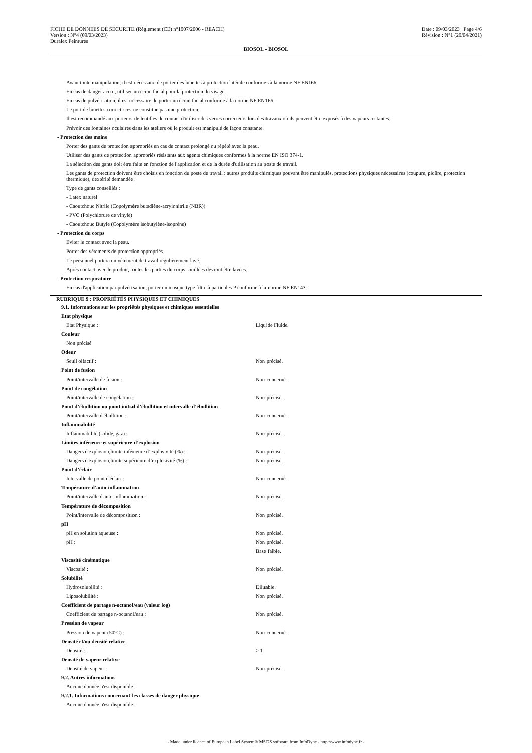FICHE DE DONNEES DE SECURITE (Règlement (CE) n°1907/2006 - REACH)
Version : N°4 (09/03/2023)
Duralex Peintures
Date : 09/03/2023 Page 4/6
Révision : N°1 (29/04/2021)
BIOSOL - BIOSOL
Avant toute manipulation, il est nécessaire de porter des lunettes à protection latérale conformes à la norme NF EN166.
En cas de danger accru, utiliser un écran facial pour la protection du visage.
En cas de pulvérisation, il est nécessaire de porter un écran facial conforme à la norme NF EN166.
Le port de lunettes correctrices ne constitue pas une protection.
Il est recommandé aux porteurs de lentilles de contact d'utiliser des verres correcteurs lors des travaux où ils peuvent être exposés à des vapeurs irritantes.
Prévoir des fontaines oculaires dans les ateliers où le produit est manipulé de façon constante.
- Protection des mains
Porter des gants de protection appropriés en cas de contact prolongé ou répété avec la peau.
Utiliser des gants de protection appropriés résistants aux agents chimiques conformes à la norme EN ISO 374-1.
La sélection des gants doit être faite en fonction de l'application et de la durée d'utilisation au poste de travail.
Les gants de protection doivent être choisis en fonction du poste de travail : autres produits chimiques pouvant être manipulés, protections physiques nécessaires (coupure, piqûre, protection thermique), dextérité demandée.
Type de gants conseillés :
- Latex naturel
- Caoutchouc Nitrile (Copolymère butadiène-acrylonitrile (NBR))
- PVC (Polychlorure de vinyle)
- Caoutchouc Butyle (Copolymère isobutylène-isoprène)
- Protection du corps
Eviter le contact avec la peau.
Porter des vêtements de protection appropriés.
Le personnel portera un vêtement de travail régulièrement lavé.
Après contact avec le produit, toutes les parties du corps souillées devront être lavées.
- Protection respiratoire
En cas d'application par pulvérisation, porter un masque type filtre à particules P conforme à la norme NF EN143.
RUBRIQUE 9 : PROPRIÉTÉS PHYSIQUES ET CHIMIQUES
9.1. Informations sur les propriétés physiques et chimiques essentielles
Etat physique
Etat Physique : Liquide Fluide.
Couleur
Non précisé
Odeur
Seuil olfactif : Non précisé.
Point de fusion
Point/intervalle de fusion : Non concerné.
Point de congélation
Point/intervalle de congélation : Non précisé.
Point d’ébullition ou point initial d’ébullition et intervalle d’ébullition
Point/intervalle d'ébullition : Non concerné.
Inflammabilité
Inflammabilité (solide, gaz) : Non précisé.
Limites inférieure et supérieure d’explosion
Dangers d'explosion,limite inférieure d’explosivité (%) : Non précisé.
Dangers d'explosion,limite supérieure d’explosivité (%) : Non précisé.
Point d’éclair
Intervalle de point d'éclair : Non concerné.
Température d’auto-inflammation
Point/intervalle d'auto-inflammation : Non précisé.
Température de décomposition
Point/intervalle de décomposition : Non précisé.
pH
pH en solution aqueuse : Non précisé.
pH : Non précisé.
Base faible.
Viscosité cinématique
Viscosité : Non précisé.
Solubilité
Hydrosolubilité : Diluable.
Liposolubilité : Non précisé.
Coefficient de partage n-octanol/eau (valeur log)
Coefficient de partage n-octanol/eau : Non précisé.
Pression de vapeur
Pression de vapeur (50°C) : Non concerné.
Densité et/ou densité relative
Densité : > 1
Densité de vapeur relative
Densité de vapeur : Non précisé.
9.2. Autres informations
Aucune donnée n'est disponible.
9.2.1. Informations concernant les classes de danger physique
Aucune donnée n'est disponible.
- Made under licence of European Label System® MSDS software from InfoDyne - http://www.infodyne.fr -